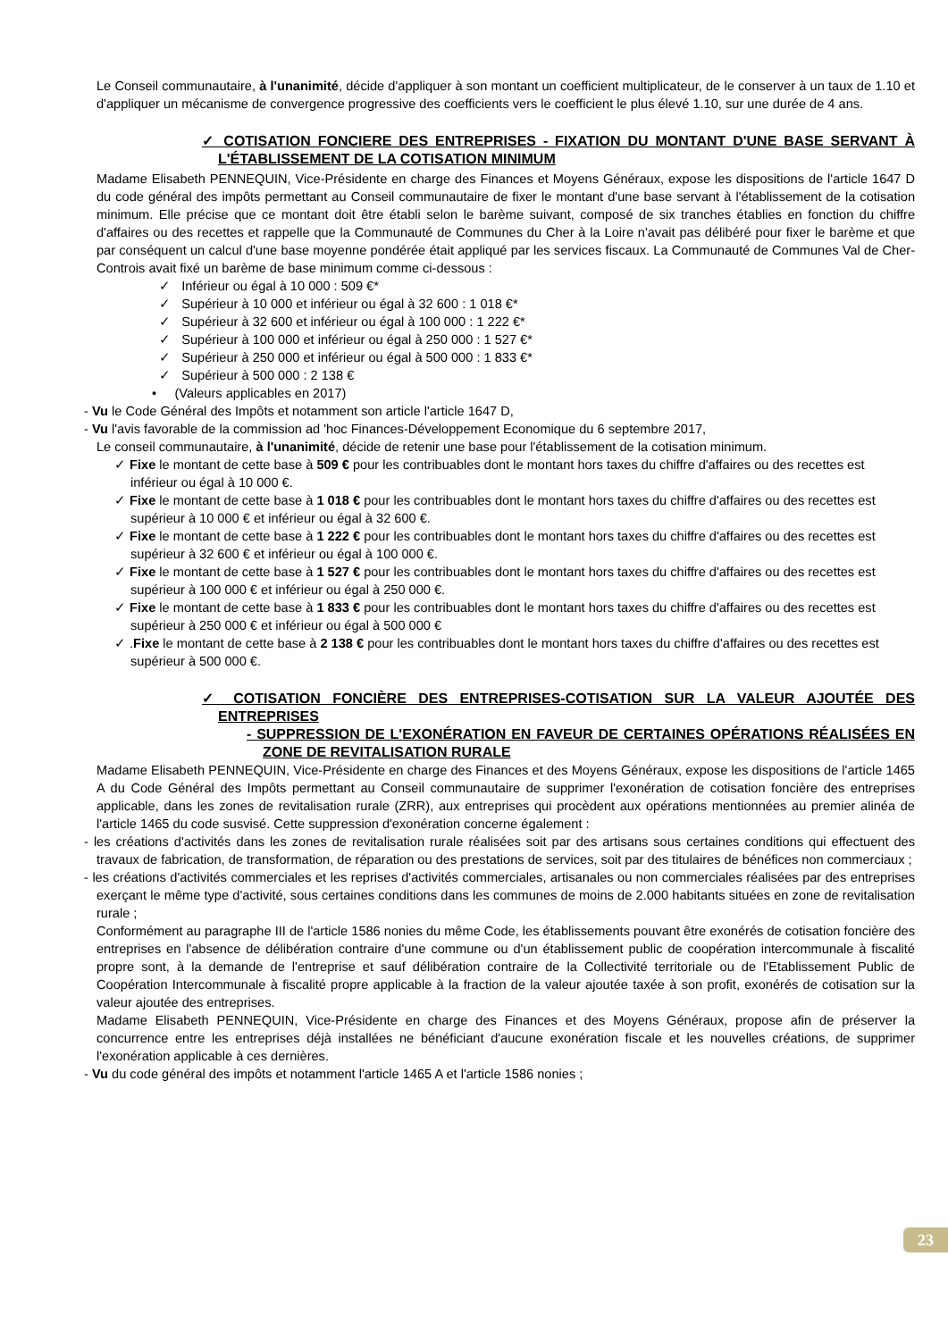Le Conseil communautaire, à l'unanimité, décide d'appliquer à son montant un coefficient multiplicateur, de le conserver à un taux de 1.10 et d'appliquer un mécanisme de convergence progressive des coefficients vers le coefficient le plus élevé 1.10, sur une durée de 4 ans.
✓ COTISATION FONCIERE DES ENTREPRISES - FIXATION DU MONTANT D'UNE BASE SERVANT À L'ÉTABLISSEMENT DE LA COTISATION MINIMUM
Madame Elisabeth PENNEQUIN, Vice-Présidente en charge des Finances et Moyens Généraux, expose les dispositions de l'article 1647 D du code général des impôts permettant au Conseil communautaire de fixer le montant d'une base servant à l'établissement de la cotisation minimum. Elle précise que ce montant doit être établi selon le barème suivant, composé de six tranches établies en fonction du chiffre d'affaires ou des recettes et rappelle que la Communauté de Communes du Cher à la Loire n'avait pas délibéré pour fixer le barème et que par conséquent un calcul d'une base moyenne pondérée était appliqué par les services fiscaux. La Communauté de Communes Val de Cher-Controis avait fixé un barème de base minimum comme ci-dessous :
✓ Inférieur ou égal à 10 000 : 509 €*
✓ Supérieur à 10 000 et inférieur ou égal à 32 600 : 1 018 €*
✓ Supérieur à 32 600 et inférieur ou égal à 100 000 : 1 222 €*
✓ Supérieur à 100 000 et inférieur ou égal à 250 000 : 1 527 €*
✓ Supérieur à 250 000 et inférieur ou égal à 500 000 : 1 833 €*
✓ Supérieur à 500 000 : 2 138 €
• (Valeurs applicables en 2017)
- Vu le Code Général des Impôts et notamment son article l'article 1647 D,
- Vu l'avis favorable de la commission ad 'hoc Finances-Développement Economique du 6 septembre 2017,
Le conseil communautaire, à l'unanimité, décide de retenir une base pour l'établissement de la cotisation minimum.
✓ Fixe le montant de cette base à 509 € pour les contribuables dont le montant hors taxes du chiffre d'affaires ou des recettes est inférieur ou égal à 10 000 €.
✓ Fixe le montant de cette base à 1 018 € pour les contribuables dont le montant hors taxes du chiffre d'affaires ou des recettes est supérieur à 10 000 € et inférieur ou égal à 32 600 €.
✓ Fixe le montant de cette base à 1 222 € pour les contribuables dont le montant hors taxes du chiffre d'affaires ou des recettes est supérieur à 32 600 € et inférieur ou égal à 100 000 €.
✓ Fixe le montant de cette base à 1 527 € pour les contribuables dont le montant hors taxes du chiffre d'affaires ou des recettes est supérieur à 100 000 € et inférieur ou égal à 250 000 €.
✓ Fixe le montant de cette base à 1 833 € pour les contribuables dont le montant hors taxes du chiffre d'affaires ou des recettes est supérieur à 250 000 € et inférieur ou égal à 500 000 €
✓ .Fixe le montant de cette base à 2 138 € pour les contribuables dont le montant hors taxes du chiffre d'affaires ou des recettes est supérieur à 500 000 €.
✓ COTISATION FONCIÈRE DES ENTREPRISES-COTISATION SUR LA VALEUR AJOUTÉE DES ENTREPRISES
- SUPPRESSION DE L'EXONÉRATION EN FAVEUR DE CERTAINES OPÉRATIONS RÉALISÉES EN ZONE DE REVITALISATION RURALE
Madame Elisabeth PENNEQUIN, Vice-Présidente en charge des Finances et des Moyens Généraux, expose les dispositions de l'article 1465 A du Code Général des Impôts permettant au Conseil communautaire de supprimer l'exonération de cotisation foncière des entreprises applicable, dans les zones de revitalisation rurale (ZRR), aux entreprises qui procèdent aux opérations mentionnées au premier alinéa de l'article 1465 du code susvisé. Cette suppression d'exonération concerne également :
- les créations d'activités dans les zones de revitalisation rurale réalisées soit par des artisans sous certaines conditions qui effectuent des travaux de fabrication, de transformation, de réparation ou des prestations de services, soit par des titulaires de bénéfices non commerciaux ;
- les créations d'activités commerciales et les reprises d'activités commerciales, artisanales ou non commerciales réalisées par des entreprises exerçant le même type d'activité, sous certaines conditions dans les communes de moins de 2.000 habitants situées en zone de revitalisation rurale ;
Conformément au paragraphe III de l'article 1586 nonies du même Code, les établissements pouvant être exonérés de cotisation foncière des entreprises en l'absence de délibération contraire d'une commune ou d'un établissement public de coopération intercommunale à fiscalité propre sont, à la demande de l'entreprise et sauf délibération contraire de la Collectivité territoriale ou de l'Etablissement Public de Coopération Intercommunale à fiscalité propre applicable à la fraction de la valeur ajoutée taxée à son profit, exonérés de cotisation sur la valeur ajoutée des entreprises.
Madame Elisabeth PENNEQUIN, Vice-Présidente en charge des Finances et des Moyens Généraux, propose afin de préserver la concurrence entre les entreprises déjà installées ne bénéficiant d'aucune exonération fiscale et les nouvelles créations, de supprimer l'exonération applicable à ces dernières.
- Vu du code général des impôts et notamment l'article 1465 A et l'article 1586 nonies ;
23